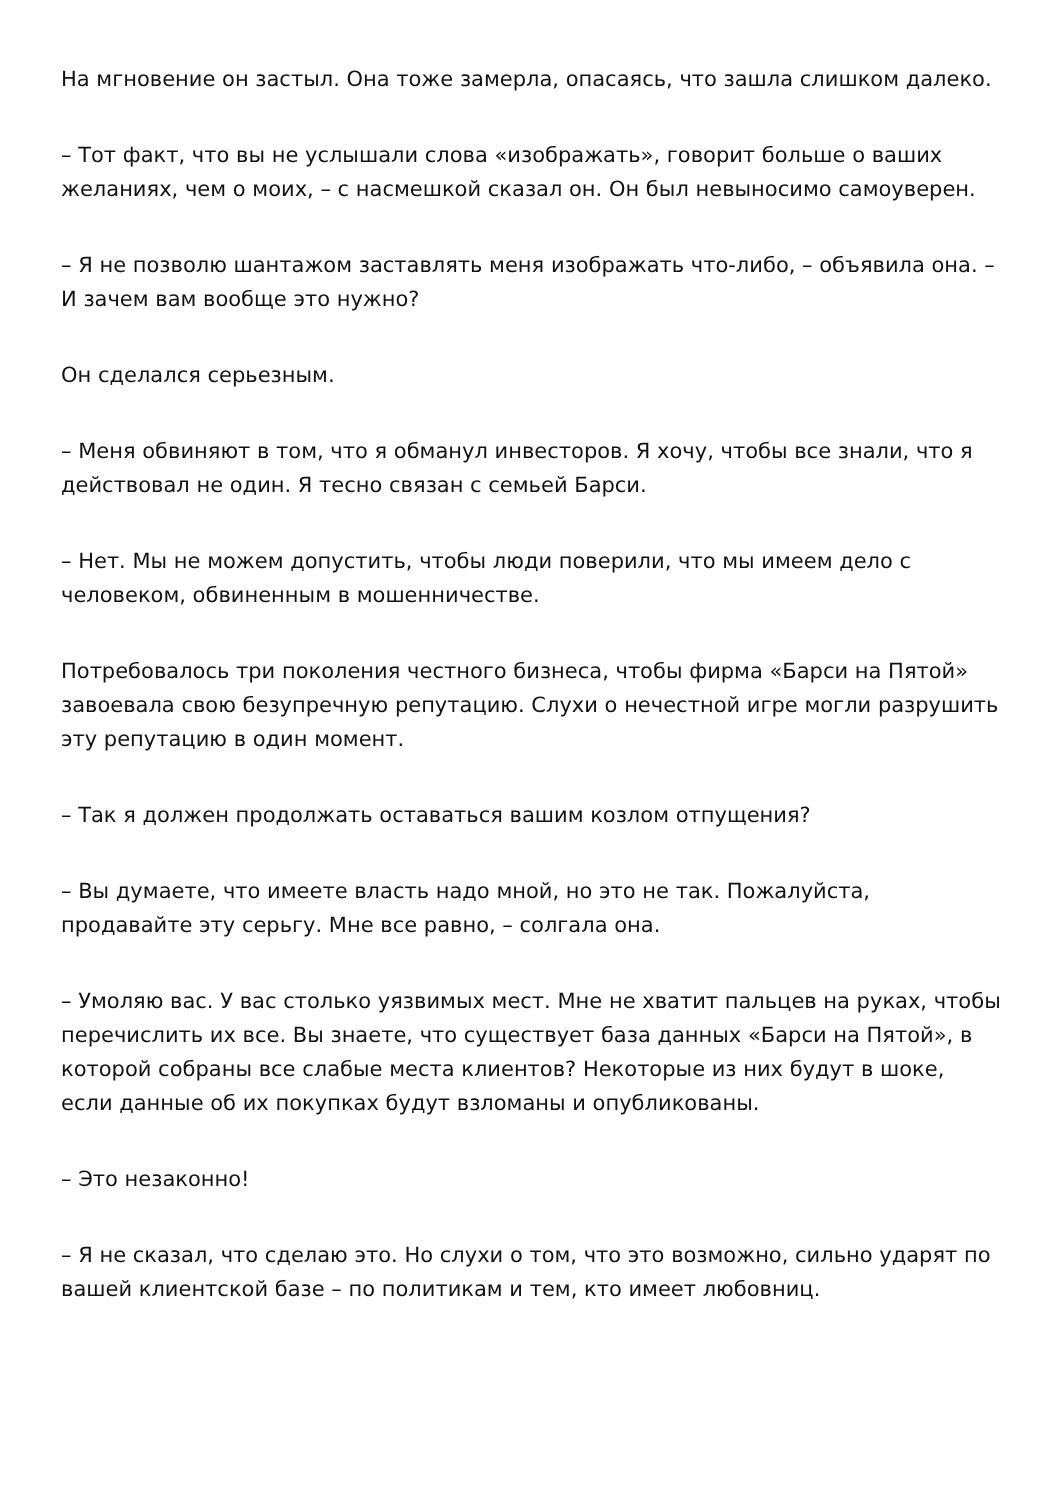На мгновение он застыл. Она тоже замерла, опасаясь, что зашла слишком далеко.
– Тот факт, что вы не услышали слова «изображать», говорит больше о ваших желаниях, чем о моих, – с насмешкой сказал он. Он был невыносимо самоуверен.
– Я не позволю шантажом заставлять меня изображать что-либо, – объявила она. – И зачем вам вообще это нужно?
Он сделался серьезным.
– Меня обвиняют в том, что я обманул инвесторов. Я хочу, чтобы все знали, что я действовал не один. Я тесно связан с семьей Барси.
– Нет. Мы не можем допустить, чтобы люди поверили, что мы имеем дело с человеком, обвиненным в мошенничестве.
Потребовалось три поколения честного бизнеса, чтобы фирма «Барси на Пятой» завоевала свою безупречную репутацию. Слухи о нечестной игре могли разрушить эту репутацию в один момент.
– Так я должен продолжать оставаться вашим козлом отпущения?
– Вы думаете, что имеете власть надо мной, но это не так. Пожалуйста, продавайте эту серьгу. Мне все равно, – солгала она.
– Умоляю вас. У вас столько уязвимых мест. Мне не хватит пальцев на руках, чтобы перечислить их все. Вы знаете, что существует база данных «Барси на Пятой», в которой собраны все слабые места клиентов? Некоторые из них будут в шоке, если данные об их покупках будут взломаны и опубликованы.
– Это незаконно!
– Я не сказал, что сделаю это. Но слухи о том, что это возможно, сильно ударят по вашей клиентской базе – по политикам и тем, кто имеет любовниц.